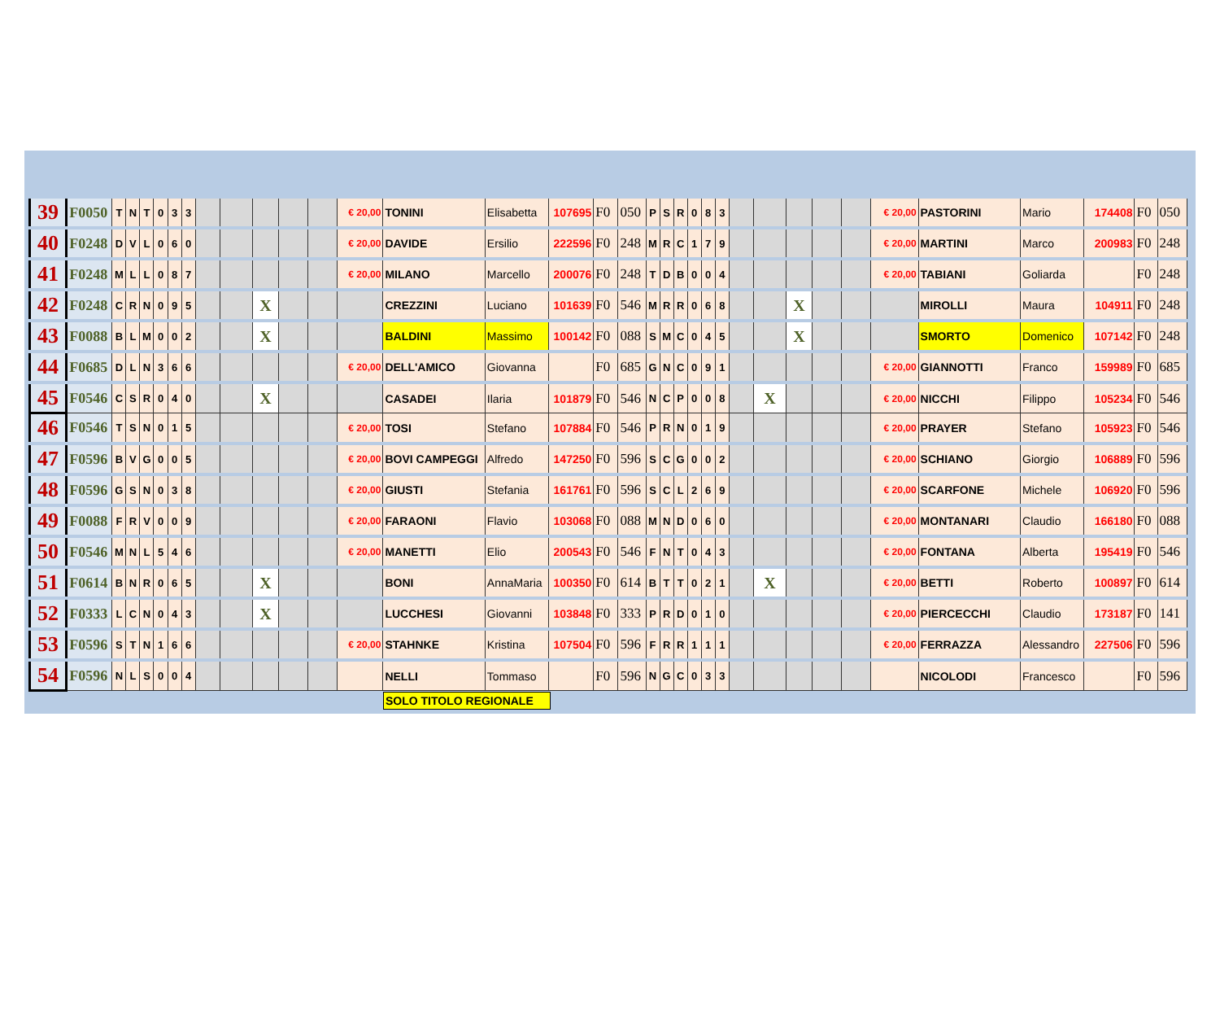| 39 | F0050 | T | N | T | 0 | 3 | 3 | | | | | | € 20,00 | TONINI | Elisabetta | 107695 | F0 | 050 | P | S | R | 0 | 8 | 3 | | | | | | € 20,00 | PASTORINI | Mario | 174408 | F0 | 050 |
| 40 | F0248 | D | V | L | 0 | 6 | 0 | | | | | | € 20,00 | DAVIDE | Ersilio | 222596 | F0 | 248 | M | R | C | 1 | 7 | 9 | | | | | | € 20,00 | MARTINI | Marco | 200983 | F0 | 248 |
| 41 | F0248 | M | L | L | 0 | 8 | 7 | | | | | | € 20,00 | MILANO | Marcello | 200076 | F0 | 248 | T | D | B | 0 | 0 | 4 | | | | | | € 20,00 | TABIANI | Goliarda | | F0 | 248 |
| 42 | F0248 | C | R | N | 0 | 9 | 5 | | | X | | | | CREZZINI | Luciano | 101639 | F0 | 546 | M | R | R | 0 | 6 | 8 | | | X | | | | MIROLLI | Maura | 104911 | F0 | 248 |
| 43 | F0088 | B | L | M | 0 | 0 | 2 | | | X | | | | BALDINI | Massimo | 100142 | F0 | 088 | S | M | C | 0 | 4 | 5 | | | X | | | | SMORTO | Domenico | 107142 | F0 | 248 |
| 44 | F0685 | D | L | N | 3 | 6 | 6 | | | | | | € 20,00 | DELL'AMICO | Giovanna | | F0 | 685 | G | N | C | 0 | 9 | 1 | | | | | | € 20,00 | GIANNOTTI | Franco | 159989 | F0 | 685 |
| 45 | F0546 | C | S | R | 0 | 4 | 0 | | | X | | | | CASADEI | Ilaria | 101879 | F0 | 546 | N | C | P | 0 | 0 | 8 | | X | | | | € 20,00 | NICCHI | Filippo | 105234 | F0 | 546 |
| 46 | F0546 | T | S | N | 0 | 1 | 5 | | | | | | € 20,00 | TOSI | Stefano | 107884 | F0 | 546 | P | R | N | 0 | 1 | 9 | | | | | | € 20,00 | PRAYER | Stefano | 105923 | F0 | 546 |
| 47 | F0596 | B | V | G | 0 | 0 | 5 | | | | | | € 20,00 | BOVI CAMPEGGI | Alfredo | 147250 | F0 | 596 | S | C | G | 0 | 0 | 2 | | | | | | € 20,00 | SCHIANO | Giorgio | 106889 | F0 | 596 |
| 48 | F0596 | G | S | N | 0 | 3 | 8 | | | | | | € 20,00 | GIUSTI | Stefania | 161761 | F0 | 596 | S | C | L | 2 | 6 | 9 | | | | | | € 20,00 | SCARFONE | Michele | 106920 | F0 | 596 |
| 49 | F0088 | F | R | V | 0 | 0 | 9 | | | | | | € 20,00 | FARAONI | Flavio | 103068 | F0 | 088 | M | N | D | 0 | 6 | 0 | | | | | | € 20,00 | MONTANARI | Claudio | 166180 | F0 | 088 |
| 50 | F0546 | M | N | L | 5 | 4 | 6 | | | | | | € 20,00 | MANETTI | Elio | 200543 | F0 | 546 | F | N | T | 0 | 4 | 3 | | | | | | € 20,00 | FONTANA | Alberta | 195419 | F0 | 546 |
| 51 | F0614 | B | N | R | 0 | 6 | 5 | | | X | | | | BONI | AnnaMaria | 100350 | F0 | 614 | B | T | T | 0 | 2 | 1 | | X | | | | € 20,00 | BETTI | Roberto | 100897 | F0 | 614 |
| 52 | F0333 | L | C | N | 0 | 4 | 3 | | | X | | | | LUCCHESI | Giovanni | 103848 | F0 | 333 | P | R | D | 0 | 1 | 0 | | | | | | € 20,00 | PIERCECCHI | Claudio | 173187 | F0 | 141 |
| 53 | F0596 | S | T | N | 1 | 6 | 6 | | | | | | € 20,00 | STAHNKE | Kristina | 107504 | F0 | 596 | F | R | R | 1 | 1 | 1 | | | | | | € 20,00 | FERRAZZA | Alessandro | 227506 | F0 | 596 |
| 54 | F0596 | N | L | S | 0 | 0 | 4 | | | | | | | NELLI | Tommaso | | F0 | 596 | N | G | C | 0 | 3 | 3 | | | | | | | NICOLODI | Francesco | | F0 | 596 |
SOLO TITOLO REGIONALE